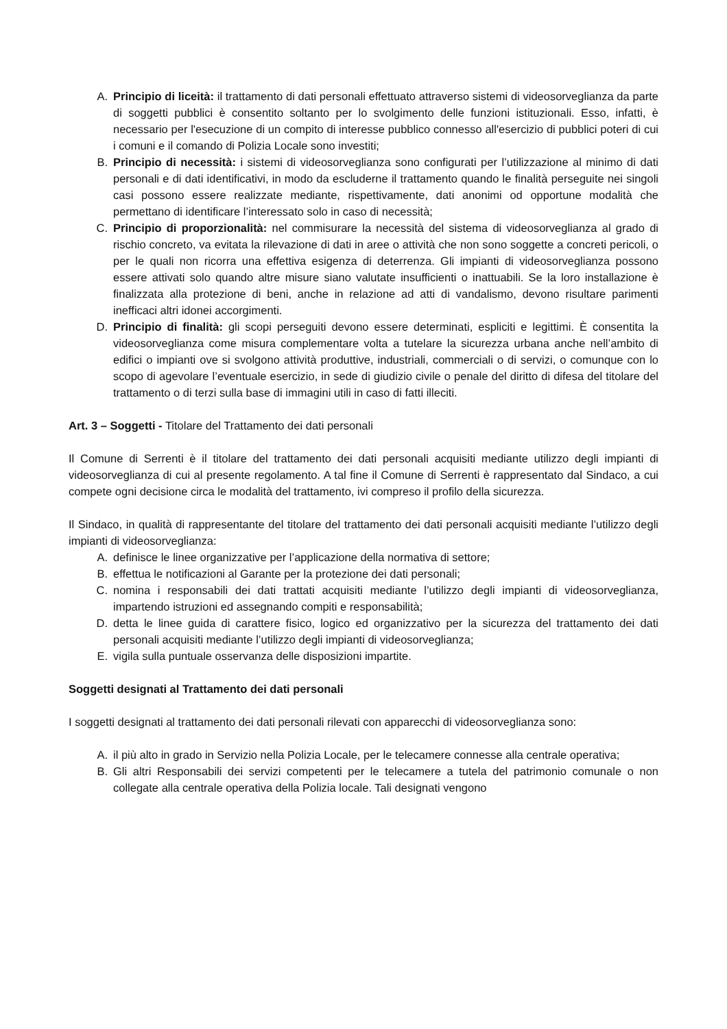A. Principio di liceità: il trattamento di dati personali effettuato attraverso sistemi di videosorveglianza da parte di soggetti pubblici è consentito soltanto per lo svolgimento delle funzioni istituzionali. Esso, infatti, è necessario per l'esecuzione di un compito di interesse pubblico connesso all'esercizio di pubblici poteri di cui i comuni e il comando di Polizia Locale sono investiti;
B. Principio di necessità: i sistemi di videosorveglianza sono configurati per l’utilizzazione al minimo di dati personali e di dati identificativi, in modo da escluderne il trattamento quando le finalità perseguite nei singoli casi possono essere realizzate mediante, rispettivamente, dati anonimi od opportune modalità che permettano di identificare l’interessato solo in caso di necessità;
C. Principio di proporzionalità: nel commisurare la necessità del sistema di videosorveglianza al grado di rischio concreto, va evitata la rilevazione di dati in aree o attività che non sono soggette a concreti pericoli, o per le quali non ricorra una effettiva esigenza di deterrenza. Gli impianti di videosorveglianza possono essere attivati solo quando altre misure siano valutate insufficienti o inattuabili. Se la loro installazione è finalizzata alla protezione di beni, anche in relazione ad atti di vandalismo, devono risultare parimenti inefficaci altri idonei accorgimenti.
D. Principio di finalità: gli scopi perseguiti devono essere determinati, espliciti e legittimi. È consentita la videosorveglianza come misura complementare volta a tutelare la sicurezza urbana anche nell’ambito di edifici o impianti ove si svolgono attività produttive, industriali, commerciali o di servizi, o comunque con lo scopo di agevolare l’eventuale esercizio, in sede di giudizio civile o penale del diritto di difesa del titolare del trattamento o di terzi sulla base di immagini utili in caso di fatti illeciti.
Art. 3 – Soggetti - Titolare del Trattamento dei dati personali
Il Comune di Serrenti è il titolare del trattamento dei dati personali acquisiti mediante utilizzo degli impianti di videosorveglianza di cui al presente regolamento. A tal fine il Comune di Serrenti è rappresentato dal Sindaco, a cui compete ogni decisione circa le modalità del trattamento, ivi compreso il profilo della sicurezza.
Il Sindaco, in qualità di rappresentante del titolare del trattamento dei dati personali acquisiti mediante l’utilizzo degli impianti di videosorveglianza:
A. definisce le linee organizzative per l’applicazione della normativa di settore;
B. effettua le notificazioni al Garante per la protezione dei dati personali;
C. nomina i responsabili dei dati trattati acquisiti mediante l’utilizzo degli impianti di videosorveglianza, impartendo istruzioni ed assegnando compiti e responsabilità;
D. detta le linee guida di carattere fisico, logico ed organizzativo per la sicurezza del trattamento dei dati personali acquisiti mediante l’utilizzo degli impianti di videosorveglianza;
E. vigila sulla puntuale osservanza delle disposizioni impartite.
Soggetti designati al Trattamento dei dati personali
I soggetti designati al trattamento dei dati personali rilevati con apparecchi di videosorveglianza sono:
A. il più alto in grado in Servizio nella Polizia Locale, per le telecamere connesse alla centrale operativa;
B. Gli altri Responsabili dei servizi competenti per le telecamere a tutela del patrimonio comunale o non collegate alla centrale operativa della Polizia locale. Tali designati vengono